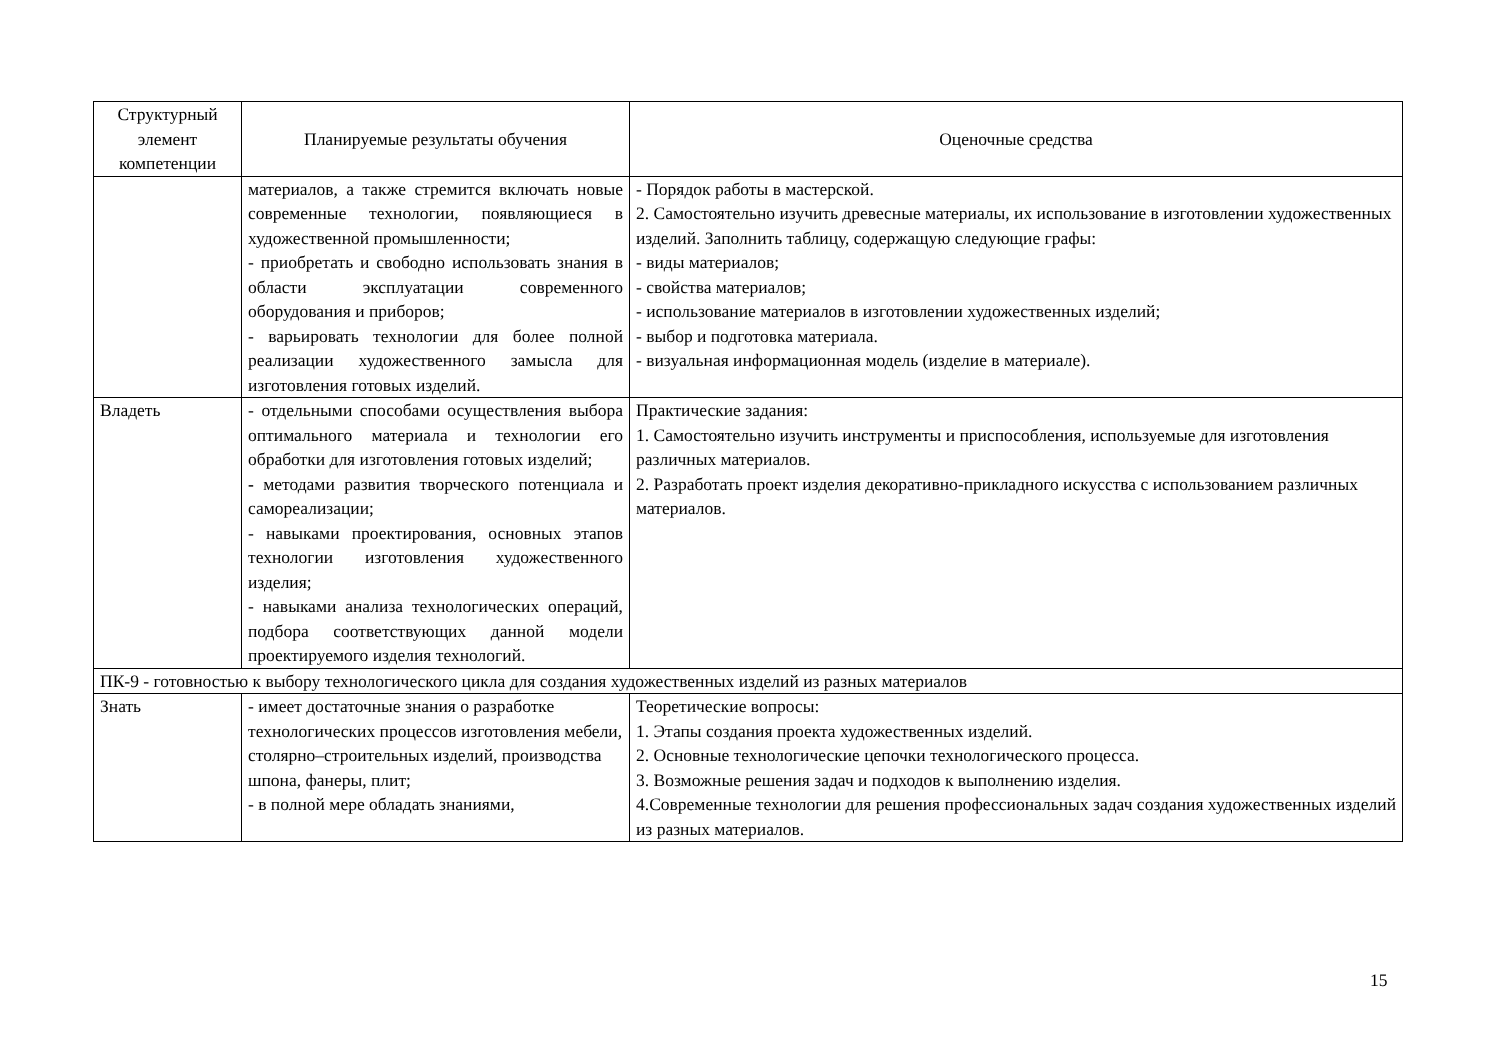| Структурный элемент компетенции | Планируемые результаты обучения | Оценочные средства |
| --- | --- | --- |
| | материалов, а также стремится включать новые современные технологии, появляющиеся в художественной промышленности; - приобретать и свободно использовать знания в области эксплуатации современного оборудования и приборов; - варьировать технологии для более полной реализации художественного замысла для изготовления готовых изделий. | - Порядок работы в мастерской. 2. Самостоятельно изучить древесные материалы, их использование в изготовлении художественных изделий. Заполнить таблицу, содержащую следующие графы: - виды материалов; - свойства материалов; - использование материалов в изготовлении художественных изделий; - выбор и подготовка материала. - визуальная информационная модель (изделие в материале). |
| Владеть | - отдельными способами осуществления выбора оптимального материала и технологии его обработки для изготовления готовых изделий; - методами развития творческого потенциала и самореализации; - навыками проектирования, основных этапов технологии изготовления художественного изделия; - навыками анализа технологических операций, подбора соответствующих данной модели проектируемого изделия технологий. | Практические задания: 1. Самостоятельно изучить инструменты и приспособления, используемые для изготовления различных материалов. 2. Разработать проект изделия декоративно-прикладного искусства с использованием различных материалов. |
| ПК-9 - готовностью к выбору технологического цикла для создания художественных изделий из разных материалов | | |
| Знать | - имеет достаточные знания о разработке технологических процессов изготовления мебели, столярно–строительных изделий, производства шпона, фанеры, плит; - в полной мере обладать знаниями, | Теоретические вопросы: 1. Этапы создания проекта художественных изделий. 2. Основные технологические цепочки технологического процесса. 3. Возможные решения задач и подходов к выполнению изделия. 4.Современные технологии для решения профессиональных задач создания художественных изделий из разных материалов. |
15